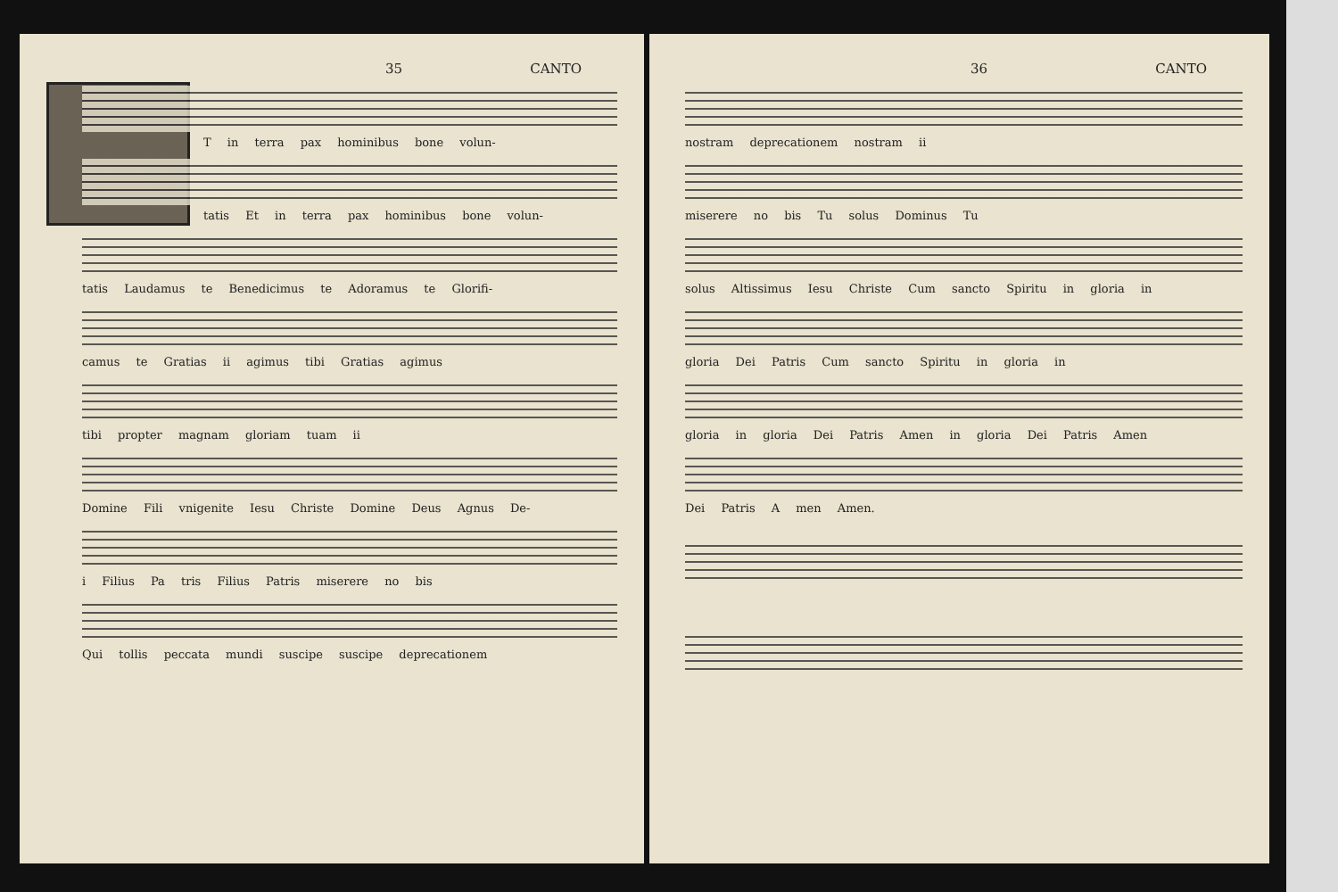35 CANTO
T in terra pax hominibus bone volun-
tatis Et in terra pax hominibus bone volun-
tatis Laudamus te Benedicimus te Adoramus te Glorifi-
camus te Gratias ii agimus tibi Gratias agimus
tibi propter magnam gloriam tuam ii
Domine Fili vnigenite Iesu Christe Domine Deus Agnus De-
i Filius Pa tris Filius Patris miserere no bis
Qui tollis peccata mundi suscipe suscipe deprecationem
36 CANTO
nostram deprecationem nostram ii
miserere no bis Tu solus Dominus Tu
solus Altissimus Iesu Christe Cum sancto Spiritu in gloria in
gloria Dei Patris Cum sancto Spiritu in gloria in
gloria in gloria Dei Patris Amen in gloria Dei Patris Amen
Dei Patris A men Amen.